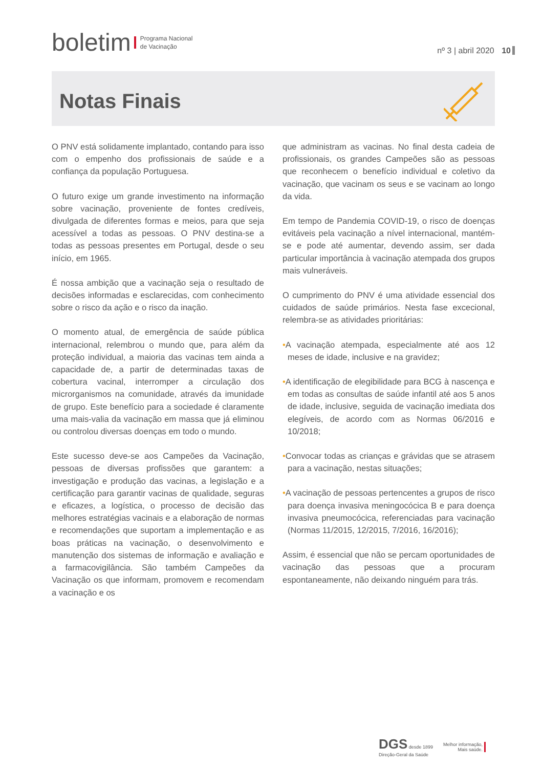boletim Programa Nacional
de Vacinação
nº 3 | abril 2020 10
Notas Finais
O PNV está solidamente implantado, contando para isso com o empenho dos profissionais de saúde e a confiança da população Portuguesa.
O futuro exige um grande investimento na informação sobre vacinação, proveniente de fontes credíveis, divulgada de diferentes formas e meios, para que seja acessível a todas as pessoas. O PNV destina-se a todas as pessoas presentes em Portugal, desde o seu início, em 1965.
É nossa ambição que a vacinação seja o resultado de decisões informadas e esclarecidas, com conhecimento sobre o risco da ação e o risco da inação.
O momento atual, de emergência de saúde pública internacional, relembrou o mundo que, para além da proteção individual, a maioria das vacinas tem ainda a capacidade de, a partir de determinadas taxas de cobertura vacinal, interromper a circulação dos microrganismos na comunidade, através da imunidade de grupo. Este benefício para a sociedade é claramente uma mais-valia da vacinação em massa que já eliminou ou controlou diversas doenças em todo o mundo.
Este sucesso deve-se aos Campeões da Vacinação, pessoas de diversas profissões que garantem: a investigação e produção das vacinas, a legislação e a certificação para garantir vacinas de qualidade, seguras e eficazes, a logística, o processo de decisão das melhores estratégias vacinais e a elaboração de normas e recomendações que suportam a implementação e as boas práticas na vacinação, o desenvolvimento e manutenção dos sistemas de informação e avaliação e a farmacovigilância. São também Campeões da Vacinação os que informam, promovem e recomendam a vacinação e os
que administram as vacinas. No final desta cadeia de profissionais, os grandes Campeões são as pessoas que reconhecem o benefício individual e coletivo da vacinação, que vacinam os seus e se vacinam ao longo da vida.
Em tempo de Pandemia COVID-19, o risco de doenças evitáveis pela vacinação a nível internacional, mantém-se e pode até aumentar, devendo assim, ser dada particular importância à vacinação atempada dos grupos mais vulneráveis.
O cumprimento do PNV é uma atividade essencial dos cuidados de saúde primários. Nesta fase excecional, relembra-se as atividades prioritárias:
•A vacinação atempada, especialmente até aos 12 meses de idade, inclusive e na gravidez;
•A identificação de elegibilidade para BCG à nascença e em todas as consultas de saúde infantil até aos 5 anos de idade, inclusive, seguida de vacinação imediata dos elegíveis, de acordo com as Normas 06/2016 e 10/2018;
•Convocar todas as crianças e grávidas que se atrasem para a vacinação, nestas situações;
•A vacinação de pessoas pertencentes a grupos de risco para doença invasiva meningocócica B e para doença invasiva pneumocócica, referenciadas para vacinação (Normas 11/2015, 12/2015, 7/2016, 16/2016);
Assim, é essencial que não se percam oportunidades de vacinação das pessoas que a procuram espontaneamente, não deixando ninguém para trás.
DGS desde 1899
Direção-Geral da Saúde
Melhor informação,
Mais saúde.